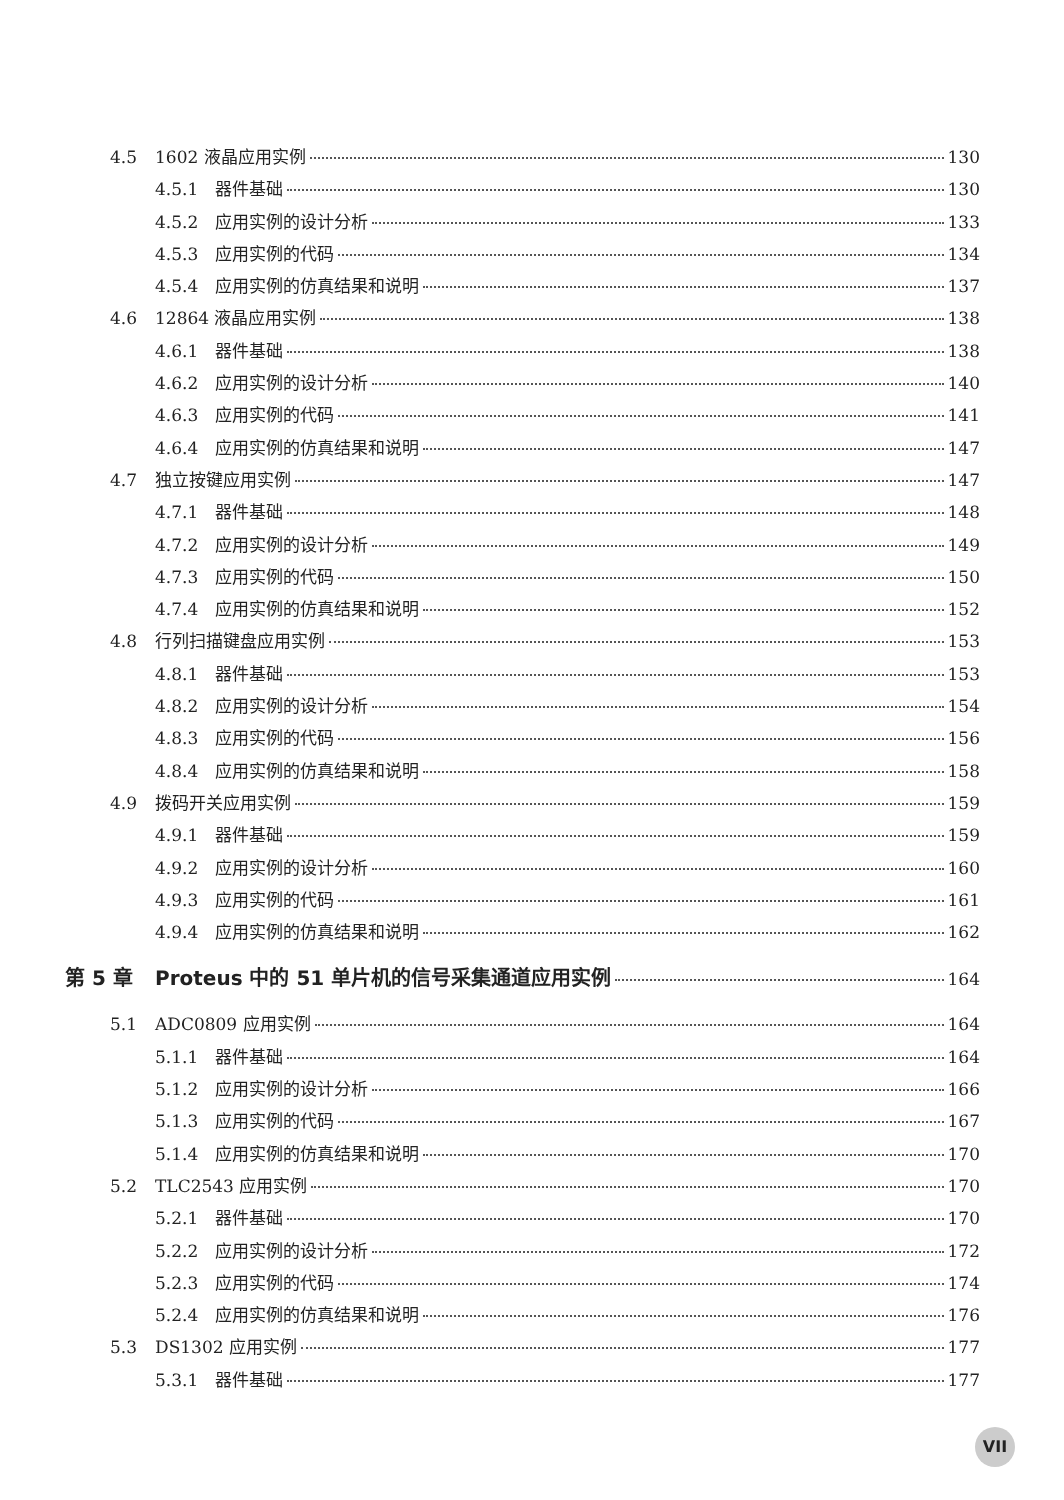4.5 1602 液晶应用实例 130
4.5.1 器件基础 130
4.5.2 应用实例的设计分析 133
4.5.3 应用实例的代码 134
4.5.4 应用实例的仿真结果和说明 137
4.6 12864 液晶应用实例 138
4.6.1 器件基础 138
4.6.2 应用实例的设计分析 140
4.6.3 应用实例的代码 141
4.6.4 应用实例的仿真结果和说明 147
4.7 独立按键应用实例 147
4.7.1 器件基础 148
4.7.2 应用实例的设计分析 149
4.7.3 应用实例的代码 150
4.7.4 应用实例的仿真结果和说明 152
4.8 行列扫描键盘应用实例 153
4.8.1 器件基础 153
4.8.2 应用实例的设计分析 154
4.8.3 应用实例的代码 156
4.8.4 应用实例的仿真结果和说明 158
4.9 拨码开关应用实例 159
4.9.1 器件基础 159
4.9.2 应用实例的设计分析 160
4.9.3 应用实例的代码 161
4.9.4 应用实例的仿真结果和说明 162
第 5 章 Proteus 中的 51 单片机的信号采集通道应用实例 164
5.1 ADC0809 应用实例 164
5.1.1 器件基础 164
5.1.2 应用实例的设计分析 166
5.1.3 应用实例的代码 167
5.1.4 应用实例的仿真结果和说明 170
5.2 TLC2543 应用实例 170
5.2.1 器件基础 170
5.2.2 应用实例的设计分析 172
5.2.3 应用实例的代码 174
5.2.4 应用实例的仿真结果和说明 176
5.3 DS1302 应用实例 177
5.3.1 器件基础 177
VII